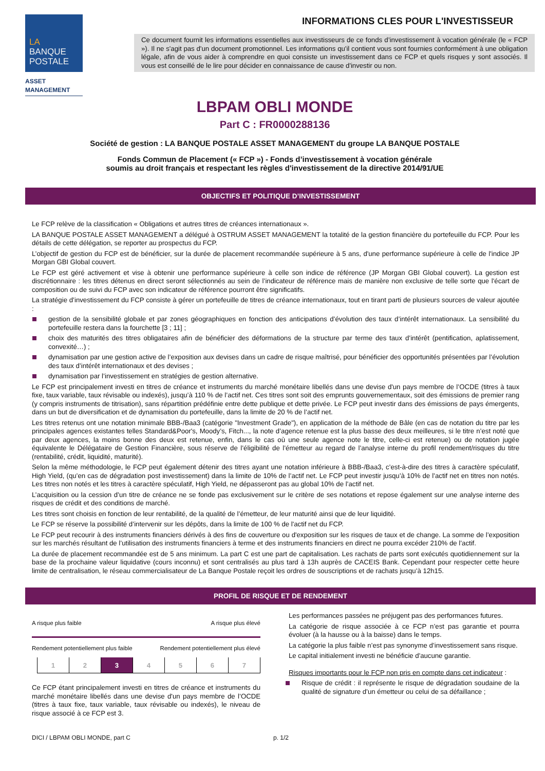LA
BANQUE
POSTALE
ASSET
MANAGEMENT
INFORMATIONS CLES POUR L'INVESTISSEUR
Ce document fournit les informations essentielles aux investisseurs de ce fonds d’investissement à vocation générale (le « FCP »). Il ne s'agit pas d'un document promotionnel. Les informations qu'il contient vous sont fournies conformément à une obligation légale, afin de vous aider à comprendre en quoi consiste un investissement dans ce FCP et quels risques y sont associés. Il vous est conseillé de le lire pour décider en connaissance de cause d'investir ou non.
LBPAM OBLI MONDE
Part C : FR0000288136
Société de gestion : LA BANQUE POSTALE ASSET MANAGEMENT du groupe LA BANQUE POSTALE
Fonds Commun de Placement (« FCP ») - Fonds d’investissement à vocation générale
soumis au droit français et respectant les règles d'investissement de la directive 2014/91/UE
OBJECTIFS ET POLITIQUE D’INVESTISSEMENT
Le FCP relève de la classification « Obligations et autres titres de créances internationaux ».
LA BANQUE POSTALE ASSET MANAGEMENT a délégué à OSTRUM ASSET MANAGEMENT la totalité de la gestion financière du portefeuille du FCP. Pour les détails de cette délégation, se reporter au prospectus du FCP.
L’objectif de gestion du FCP est de bénéficier, sur la durée de placement recommandée supérieure à 5 ans, d'une performance supérieure à celle de l'indice JP Morgan GBI Global couvert.
Le FCP est géré activement et vise à obtenir une performance supérieure à celle son indice de référence (JP Morgan GBI Global couvert). La gestion est discrétionnaire : les titres détenus en direct seront sélectionnés au sein de l’indicateur de référence mais de manière non exclusive de telle sorte que l'écart de composition ou de suivi du FCP avec son indicateur de référence pourront être significatifs.
La stratégie d’investissement du FCP consiste à gérer un portefeuille de titres de créance internationaux, tout en tirant parti de plusieurs sources de valeur ajoutée :
gestion de la sensibilité globale et par zones géographiques en fonction des anticipations d’évolution des taux d’intérêt internationaux. La sensibilité du portefeuille restera dans la fourchette [3 ; 11] ;
choix des maturités des titres obligataires afin de bénéficier des déformations de la structure par terme des taux d’intérêt (pentification, aplatissement, convexité…) ;
dynamisation par une gestion active de l’exposition aux devises dans un cadre de risque maîtrisé, pour bénéficier des opportunités présentées par l’évolution des taux d’intérêt internationaux et des devises ;
dynamisation par l’investissement en stratégies de gestion alternative.
Le FCP est principalement investi en titres de créance et instruments du marché monétaire libellés dans une devise d'un pays membre de l’OCDE (titres à taux fixe, taux variable, taux révisable ou indexés), jusqu’à 110 % de l’actif net. Ces titres sont soit des emprunts gouvernementaux, soit des émissions de premier rang (y compris instruments de titrisation), sans répartition prédéfinie entre dette publique et dette privée. Le FCP peut investir dans des émissions de pays émergents, dans un but de diversification et de dynamisation du portefeuille, dans la limite de 20 % de l’actif net.
Les titres retenus ont une notation minimale BBB-/Baa3 (catégorie "Investment Grade"), en application de la méthode de Bâle (en cas de notation du titre par les principales agences existantes telles Standard&Poor's, Moody’s, Fitch..., la note d’agence retenue est la plus basse des deux meilleures, si le titre n’est noté que par deux agences, la moins bonne des deux est retenue, enfin, dans le cas où une seule agence note le titre, celle-ci est retenue) ou de notation jugée équivalente le Délégataire de Gestion Financière, sous réserve de l’éligibilité de l’émetteur au regard de l’analyse interne du profil rendement/risques du titre (rentabilité, crédit, liquidité, maturité).
Selon la même méthodologie, le FCP peut également détenir des titres ayant une notation inférieure à BBB-/Baa3, c’est-à-dire des titres à caractère spéculatif, High Yield, (qu’en cas de dégradation post investissement) dans la limite de 10% de l’actif net. Le FCP peut investir jusqu’à 10% de l’actif net en titres non notés. Les titres non notés et les titres à caractère spéculatif, High Yield, ne dépasseront pas au global 10% de l’actif net.
L’acquisition ou la cession d’un titre de créance ne se fonde pas exclusivement sur le critère de ses notations et repose également sur une analyse interne des risques de crédit et des conditions de marché.
Les titres sont choisis en fonction de leur rentabilité, de la qualité de l’émetteur, de leur maturité ainsi que de leur liquidité.
Le FCP se réserve la possibilité d’intervenir sur les dépôts, dans la limite de 100 % de l'actif net du FCP.
Le FCP peut recourir à des instruments financiers dérivés à des fins de couverture ou d'exposition sur les risques de taux et de change. La somme de l’exposition sur les marchés résultant de l’utilisation des instruments financiers à terme et des instruments financiers en direct ne pourra excéder 210% de l’actif.
La durée de placement recommandée est de 5 ans minimum. La part C est une part de capitalisation. Les rachats de parts sont exécutés quotidiennement sur la base de la prochaine valeur liquidative (cours inconnu) et sont centralisés au plus tard à 13h auprès de CACEIS Bank. Cependant pour respecter cette heure limite de centralisation, le réseau commercialisateur de La Banque Postale reçoit les ordres de souscriptions et de rachats jusqu’à 12h15.
PROFIL DE RISQUE ET DE RENDEMENT
A risque plus faible A risque plus élevé
Rendement potentiellement plus faible Rendement potentiellement plus élevé
| 1 | 2 | 3 | 4 | 5 | 6 | 7 |
Ce FCP étant principalement investi en titres de créance et instruments du marché monétaire libellés dans une devise d'un pays membre de l’OCDE (titres à taux fixe, taux variable, taux révisable ou indexés), le niveau de risque associé à ce FCP est 3.
Les performances passées ne préjugent pas des performances futures.
La catégorie de risque associée à ce FCP n’est pas garantie et pourra évoluer (à la hausse ou à la baisse) dans le temps.
La catégorie la plus faible n’est pas synonyme d’investissement sans risque.
Le capital initialement investi ne bénéficie d'aucune garantie.
Risques importants pour le FCP non pris en compte dans cet indicateur :
Risque de crédit : il représente le risque de dégradation soudaine de la qualité de signature d’un émetteur ou celui de sa défaillance ;
DICI / LBPAM OBLI MONDE, part C p. 1/2